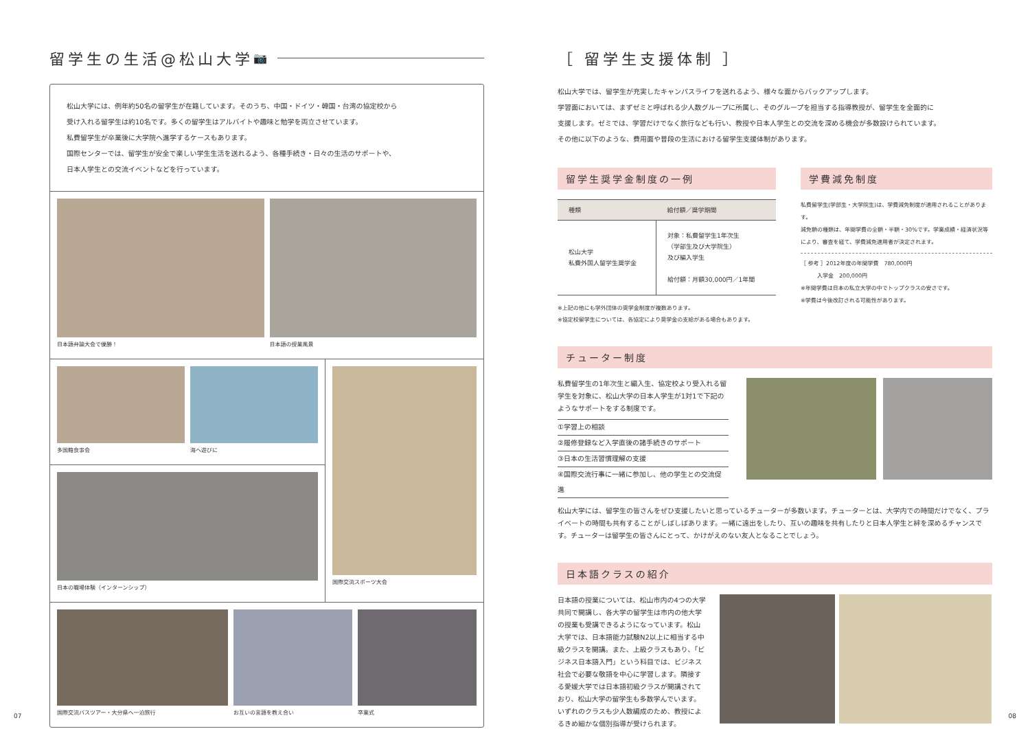留学生の生活@松山大学 📷
松山大学には、例年約50名の留学生が在籍しています。そのうち、中国・ドイツ・韓国・台湾の協定校から
受け入れる留学生は約10名です。多くの留学生はアルバイトや趣味と勉学を両立させています。
私費留学生が卒業後に大学院へ進学するケースもあります。
国際センターでは、留学生が安全で楽しい学生生活を送れるよう、各種手続き・日々の生活のサポートや、
日本人学生との交流イベントなどを行っています。
日本語弁論大会で優勝！ 日本語の授業風景
多国籍食事会 海へ遊びに
日本の職場体験（インターンシップ）
国際交流スポーツ大会
国際交流バスツアー・大分県へ一泊旅行 お互いの言語を教え合い 卒業式
［ 留学生支援体制 ］
松山大学では、留学生が充実したキャンパスライフを送れるよう、様々な面からバックアップします。
学習面においては、まずゼミと呼ばれる少人数グループに所属し、そのグループを担当する指導教授が、留学生を全面的に
支援します。ゼミでは、学習だけでなく旅行なども行い、教授や日本人学生との交流を深める機会が多数設けられています。
その他に以下のような、費用面や普段の生活における留学生支援体制があります。
留学生奨学金制度の一例
| 種類 | 給付額／奨学期間 |
| --- | --- |
| 松山大学 私費外国人留学生奨学金 | 対象：私費留学生1年次生 （学部生及び大学院生） 及び編入学生 給付額：月額30,000円／1年間 |
※上記の他にも学外団体の奨学金制度が複数あります。
※協定校留学生については、各協定により奨学金の支給がある場合もあります。
学費減免制度
私費留学生(学部生・大学院生)は、学費減免制度が適用されることがあります。
減免額の種類は、年間学費の全額・半額・30%です。学業成績・経済状況等により、審査を経て、学費減免適用者が決定されます。
［ 参考 ］2012年度の年間学費　780,000円
　　　入学金　200,000円
※年間学費は日本の私立大学の中でトップクラスの安さです。
※学費は今後改訂される可能性があります。
チューター制度
私費留学生の1年次生と編入生、協定校より受入れる留学生を対象に、松山大学の日本人学生が1対1で下記のようなサポートをする制度です。
①学習上の相談
②履修登録など入学直後の諸手続きのサポート
③日本の生活習慣理解の支援
④国際交流行事に一緒に参加し、他の学生との交流促進
松山大学には、留学生の皆さんをぜひ支援したいと思っているチューターが多数います。チューターとは、大学内での時間だけでなく、プライベートの時間も共有することがしばしばあります。一緒に遠出をしたり、互いの趣味を共有したりと日本人学生と絆を深めるチャンスです。チューターは留学生の皆さんにとって、かけがえのない友人となることでしょう。
日本語クラスの紹介
日本語の授業については、松山市内の4つの大学共同で開講し、各大学の留学生は市内の他大学の授業も受講できるようになっています。松山大学では、日本語能力試験N2以上に相当する中級クラスを開講。また、上級クラスもあり、「ビジネス日本語入門」という科目では、ビジネス社会で必要な敬語を中心に学習します。隣接する愛媛大学では日本語初級クラスが開講されており、松山大学の留学生も多数学んでいます。いずれのクラスも少人数編成のため、教授によるきめ細かな個別指導が受けられます。
07 08